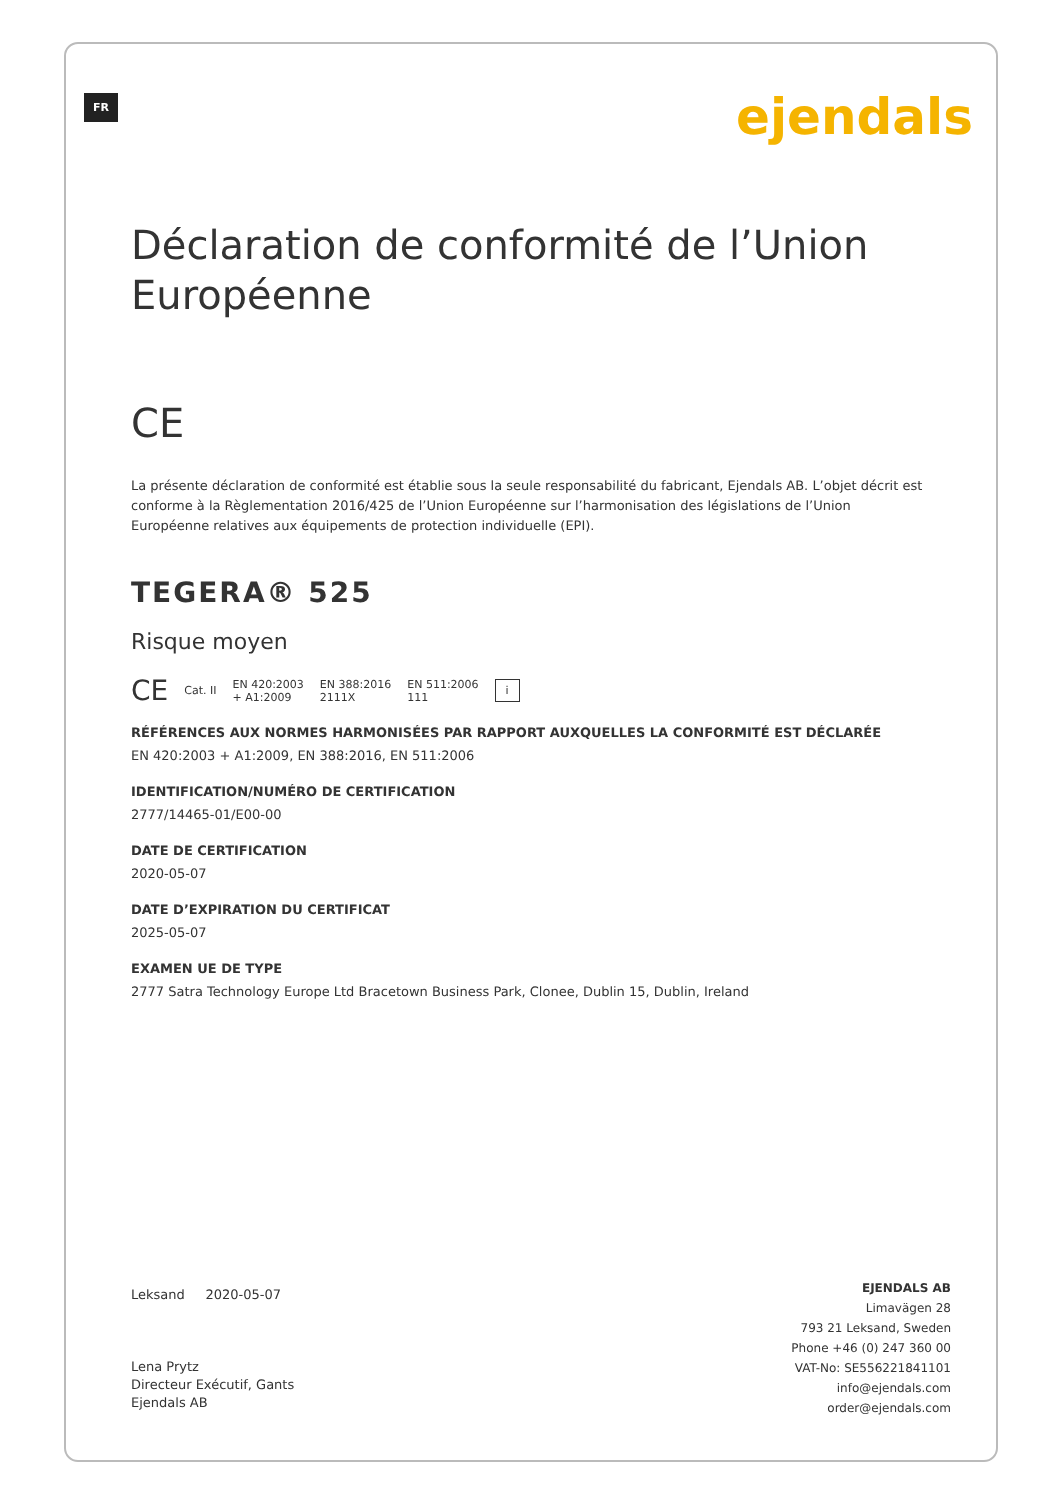FR ejendals
Déclaration de conformité de l’Union Européenne
CE
La présente déclaration de conformité est établie sous la seule responsabilité du fabricant, Ejendals AB. L’objet décrit est conforme à la Règlementation 2016/425 de l’Union Européenne sur l’harmonisation des législations de l’Union Européenne relatives aux équipements de protection individuelle (EPI).
TEGERA® 525
Risque moyen
CE Cat. II EN 420:2003
+ A1:2009 EN 388:2016
2111X EN 511:2006
111 i
RÉFÉRENCES AUX NORMES HARMONISÉES PAR RAPPORT AUXQUELLES LA CONFORMITÉ EST DÉCLARÉE
EN 420:2003 + A1:2009, EN 388:2016, EN 511:2006
IDENTIFICATION/NUMÉRO DE CERTIFICATION
2777/14465-01/E00-00
DATE DE CERTIFICATION
2020-05-07
DATE D’EXPIRATION DU CERTIFICAT
2025-05-07
EXAMEN UE DE TYPE
2777 Satra Technology Europe Ltd Bracetown Business Park, Clonee, Dublin 15, Dublin, Ireland
Leksand 2020-05-07
Lena Prytz
Directeur Exécutif, Gants
Ejendals AB
EJENDALS AB
Limavägen 28
793 21 Leksand, Sweden
Phone +46 (0) 247 360 00
VAT-No: SE556221841101
info@ejendals.com
order@ejendals.com